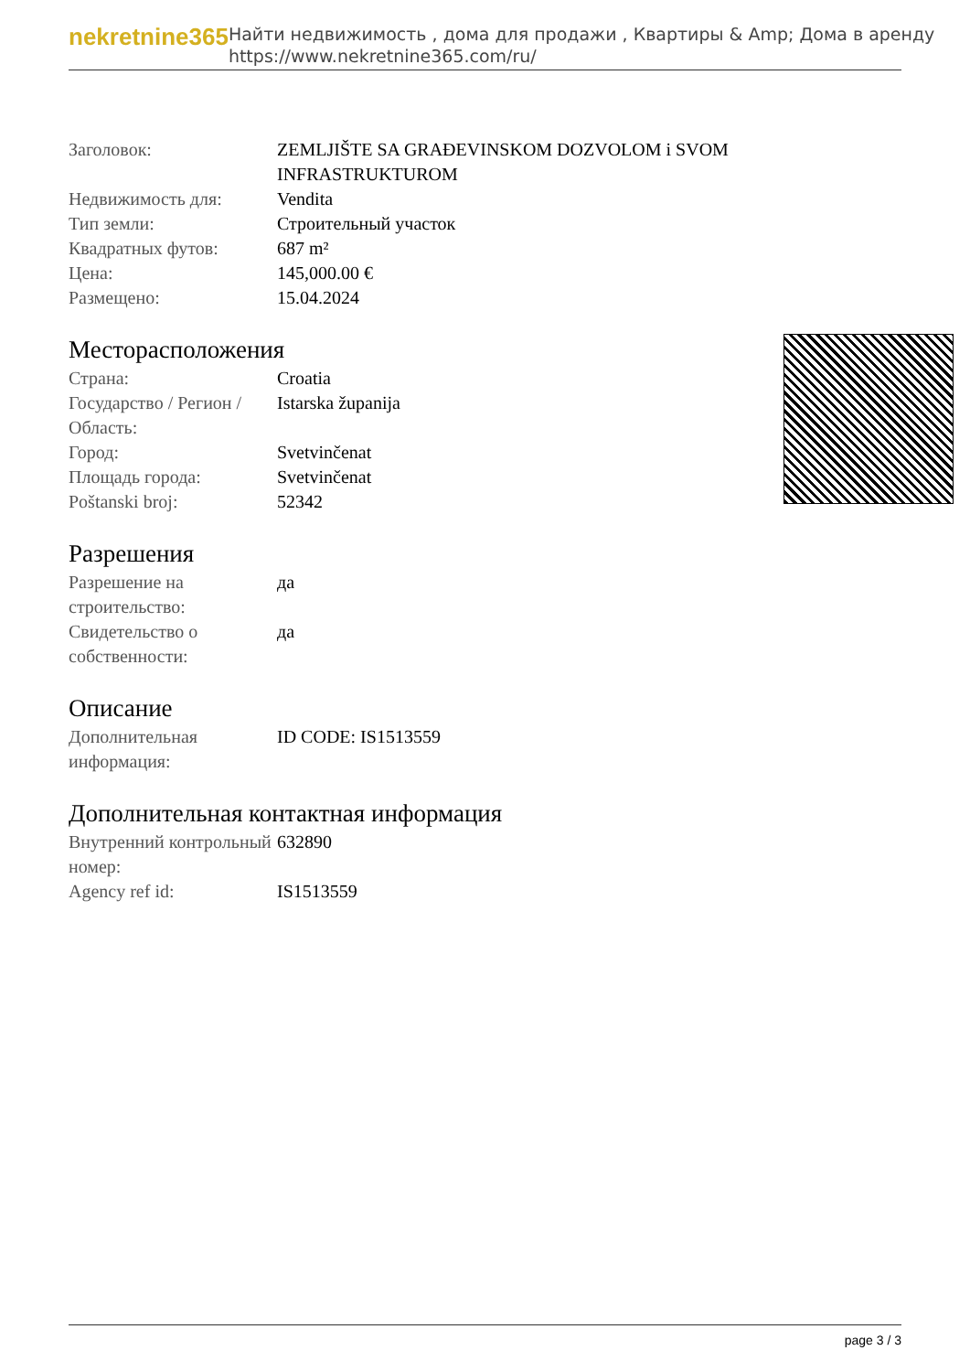nekretnine365
Найти недвижимость , дома для продажи , Квартиры & Amp; Дома в аренду
https://www.nekretnine365.com/ru/
| Заголовок: | ZEMLJIŠTE SA GRAĐEVINSKOM DOZVOLOM i SVOM INFRASTRUKTUROM |
| Недвижимость для: | Vendita |
| Тип земли: | Строительный участок |
| Квадратных футов: | 687 m² |
| Цена: | 145,000.00 € |
| Размещено: | 15.04.2024 |
Месторасположения
| Страна: | Croatia |
| Государство / Регион / Область: | Istarska županija |
| Город: | Svetvinčenat |
| Площадь города: | Svetvinčenat |
| Poštanski broj: | 52342 |
Разрешения
| Разрешение на строительство: | да |
| Свидетельство о собственности: | да |
Описание
| Дополнительная информация: | ID CODE: IS1513559 |
Дополнительная контактная информация
| Внутренний контрольный номер: | 632890 |
| Agency ref id: | IS1513559 |
page 3 / 3